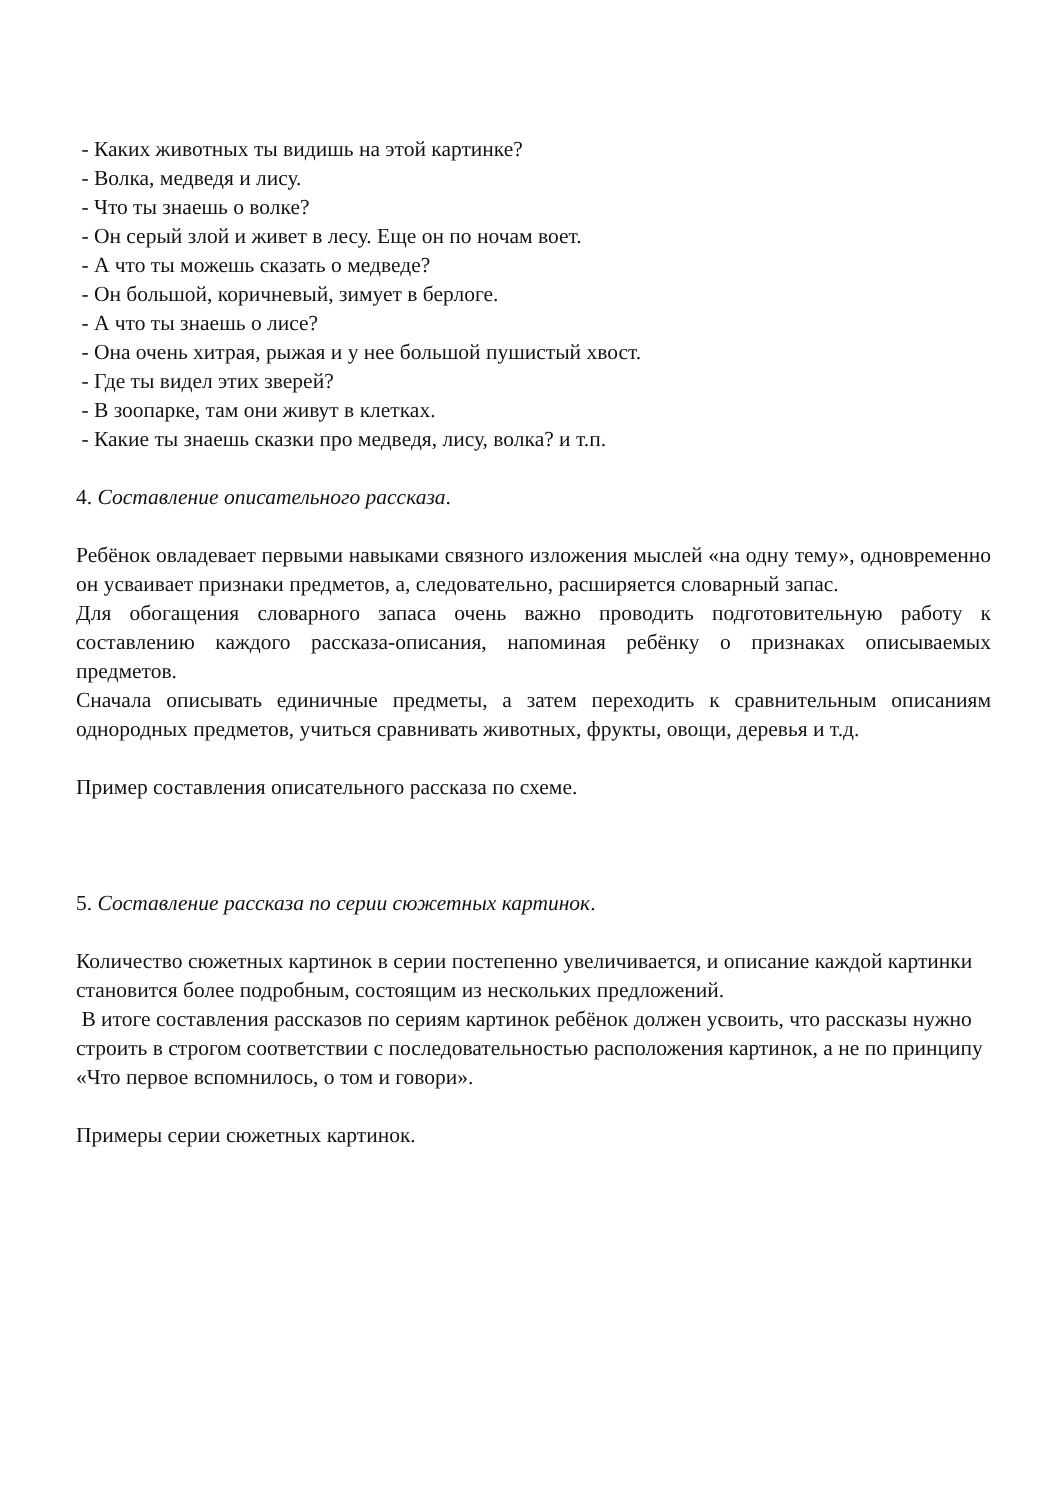- Каких животных ты видишь на этой картинке?
- Волка, медведя и лису.
- Что ты знаешь о волке?
- Он серый злой и живет в лесу. Еще он по ночам воет.
- А что ты можешь сказать о медведе?
- Он большой, коричневый, зимует в берлоге.
- А что ты знаешь о лисе?
- Она очень хитрая, рыжая и у нее большой пушистый хвост.
- Где ты видел этих зверей?
- В зоопарке, там они живут в клетках.
- Какие ты знаешь сказки про медведя, лису, волка? и т.п.
4. Составление описательного рассказа.
Ребёнок овладевает первыми навыками связного изложения мыслей «на одну тему», одновременно он усваивает признаки предметов, а, следовательно, расширяется словарный запас.
Для обогащения словарного запаса очень важно проводить подготовительную работу к составлению каждого рассказа-описания, напоминая ребёнку о признаках описываемых предметов.
Сначала описывать единичные предметы, а затем переходить к сравнительным описаниям однородных предметов, учиться сравнивать животных, фрукты, овощи, деревья и т.д.
Пример составления описательного рассказа по схеме.
5. Составление рассказа по серии сюжетных картинок.
Количество сюжетных картинок в серии постепенно увеличивается, и описание каждой картинки становится более подробным, состоящим из нескольких предложений.
В итоге составления рассказов по сериям картинок ребёнок должен усвоить, что рассказы нужно строить в строгом соответствии с последовательностью расположения картинок, а не по принципу «Что первое вспомнилось, о том и говори».
Примеры серии сюжетных картинок.